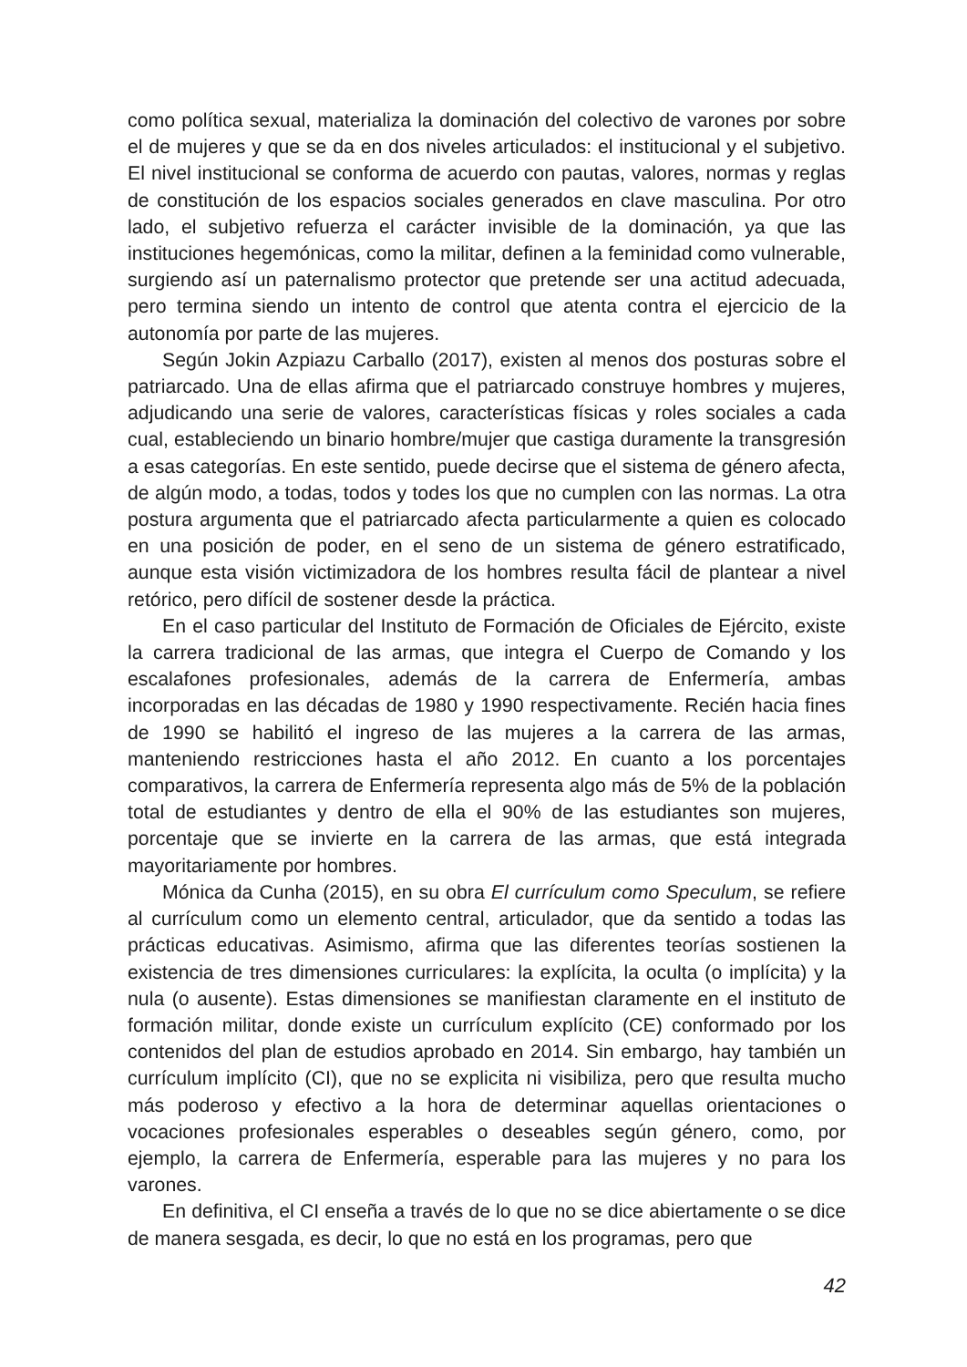como política sexual, materializa la dominación del colectivo de varones por sobre el de mujeres y que se da en dos niveles articulados: el institucional y el subjetivo. El nivel institucional se conforma de acuerdo con pautas, valores, normas y reglas de constitución de los espacios sociales generados en clave masculina. Por otro lado, el subjetivo refuerza el carácter invisible de la dominación, ya que las instituciones hegemónicas, como la militar, definen a la feminidad como vulnerable, surgiendo así un paternalismo protector que pretende ser una actitud adecuada, pero termina siendo un intento de control que atenta contra el ejercicio de la autonomía por parte de las mujeres.
Según Jokin Azpiazu Carballo (2017), existen al menos dos posturas sobre el patriarcado. Una de ellas afirma que el patriarcado construye hombres y mujeres, adjudicando una serie de valores, características físicas y roles sociales a cada cual, estableciendo un binario hombre/mujer que castiga duramente la transgresión a esas categorías. En este sentido, puede decirse que el sistema de género afecta, de algún modo, a todas, todos y todes los que no cumplen con las normas. La otra postura argumenta que el patriarcado afecta particularmente a quien es colocado en una posición de poder, en el seno de un sistema de género estratificado, aunque esta visión victimizadora de los hombres resulta fácil de plantear a nivel retórico, pero difícil de sostener desde la práctica.
En el caso particular del Instituto de Formación de Oficiales de Ejército, existe la carrera tradicional de las armas, que integra el Cuerpo de Comando y los escalafones profesionales, además de la carrera de Enfermería, ambas incorporadas en las décadas de 1980 y 1990 respectivamente. Recién hacia fines de 1990 se habilitó el ingreso de las mujeres a la carrera de las armas, manteniendo restricciones hasta el año 2012. En cuanto a los porcentajes comparativos, la carrera de Enfermería representa algo más de 5% de la población total de estudiantes y dentro de ella el 90% de las estudiantes son mujeres, porcentaje que se invierte en la carrera de las armas, que está integrada mayoritariamente por hombres.
Mónica da Cunha (2015), en su obra El currículum como Speculum, se refiere al currículum como un elemento central, articulador, que da sentido a todas las prácticas educativas. Asimismo, afirma que las diferentes teorías sostienen la existencia de tres dimensiones curriculares: la explícita, la oculta (o implícita) y la nula (o ausente). Estas dimensiones se manifiestan claramente en el instituto de formación militar, donde existe un currículum explícito (CE) conformado por los contenidos del plan de estudios aprobado en 2014. Sin embargo, hay también un currículum implícito (CI), que no se explicita ni visibiliza, pero que resulta mucho más poderoso y efectivo a la hora de determinar aquellas orientaciones o vocaciones profesionales esperables o deseables según género, como, por ejemplo, la carrera de Enfermería, esperable para las mujeres y no para los varones.
En definitiva, el CI enseña a través de lo que no se dice abiertamente o se dice de manera sesgada, es decir, lo que no está en los programas, pero que
42